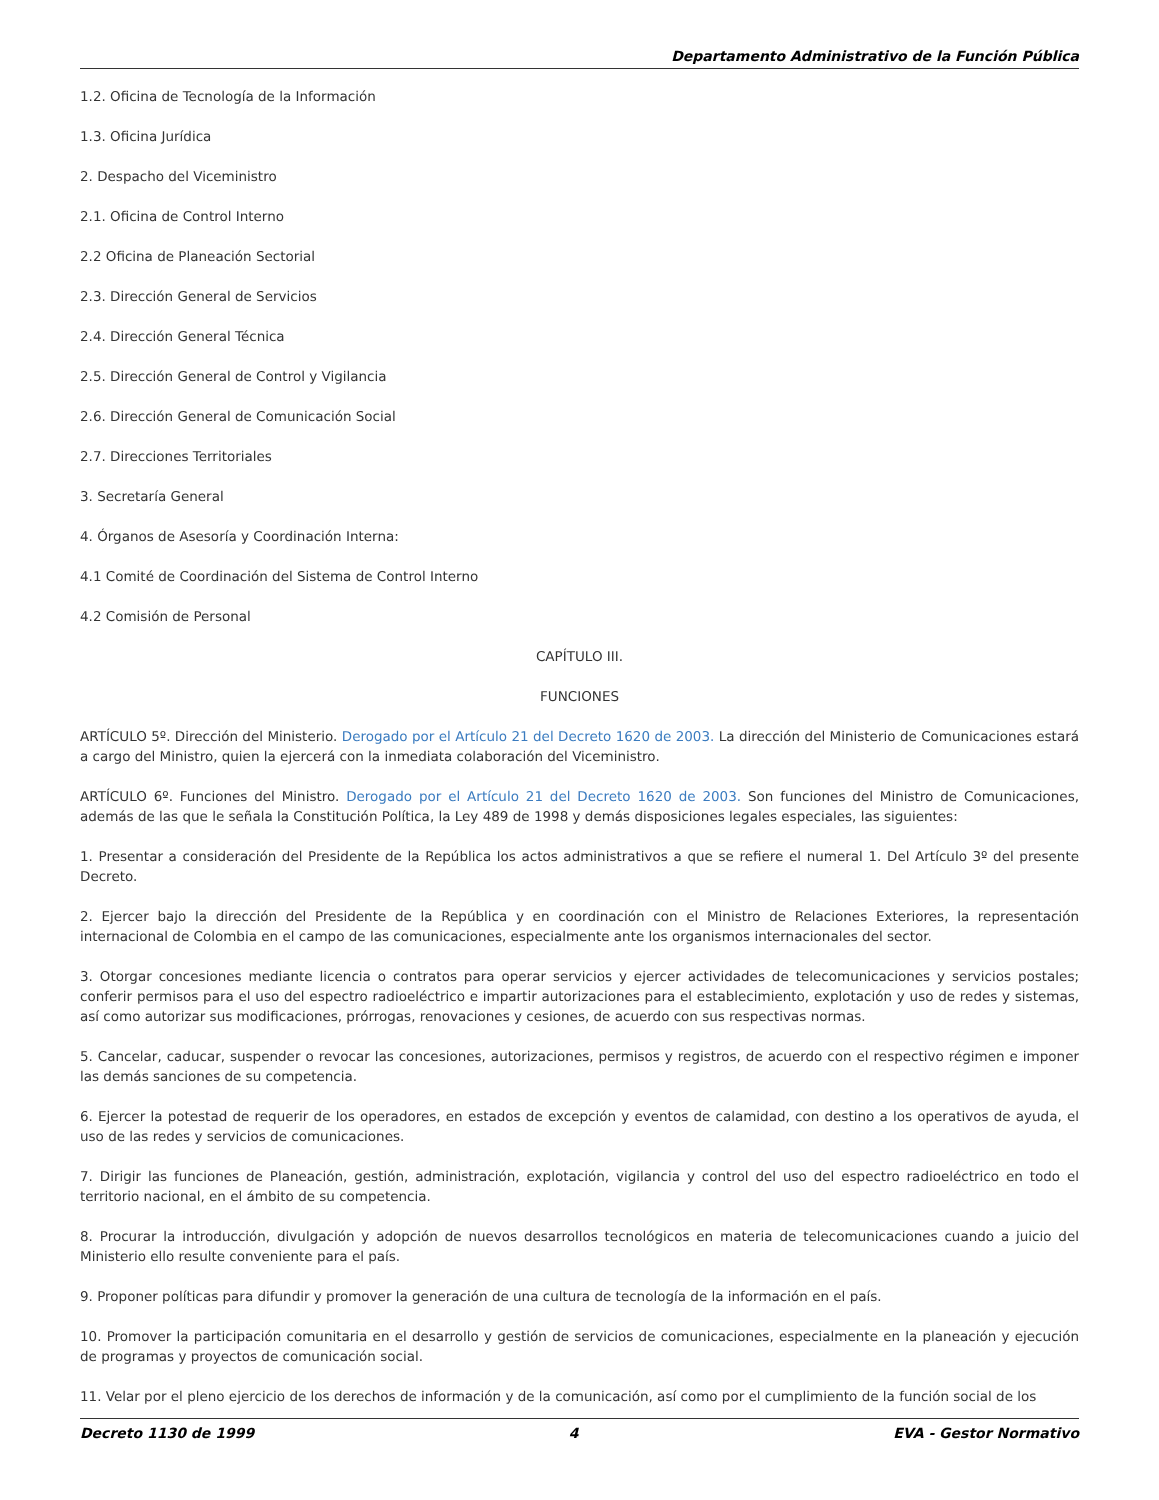Departamento Administrativo de la Función Pública
1.2. Oficina de Tecnología de la Información
1.3. Oficina Jurídica
2. Despacho del Viceministro
2.1. Oficina de Control Interno
2.2 Oficina de Planeación Sectorial
2.3. Dirección General de Servicios
2.4. Dirección General Técnica
2.5. Dirección General de Control y Vigilancia
2.6. Dirección General de Comunicación Social
2.7. Direcciones Territoriales
3. Secretaría General
4. Órganos de Asesoría y Coordinación Interna:
4.1 Comité de Coordinación del Sistema de Control Interno
4.2 Comisión de Personal
CAPÍTULO III.
FUNCIONES
ARTÍCULO 5º. Dirección del Ministerio. Derogado por el Artículo 21 del Decreto 1620 de 2003. La dirección del Ministerio de Comunicaciones estará a cargo del Ministro, quien la ejercerá con la inmediata colaboración del Viceministro.
ARTÍCULO 6º. Funciones del Ministro. Derogado por el Artículo 21 del Decreto 1620 de 2003. Son funciones del Ministro de Comunicaciones, además de las que le señala la Constitución Política, la Ley 489 de 1998 y demás disposiciones legales especiales, las siguientes:
1. Presentar a consideración del Presidente de la República los actos administrativos a que se refiere el numeral 1. Del Artículo 3º del presente Decreto.
2. Ejercer bajo la dirección del Presidente de la República y en coordinación con el Ministro de Relaciones Exteriores, la representación internacional de Colombia en el campo de las comunicaciones, especialmente ante los organismos internacionales del sector.
3. Otorgar concesiones mediante licencia o contratos para operar servicios y ejercer actividades de telecomunicaciones y servicios postales; conferir permisos para el uso del espectro radioeléctrico e impartir autorizaciones para el establecimiento, explotación y uso de redes y sistemas, así como autorizar sus modificaciones, prórrogas, renovaciones y cesiones, de acuerdo con sus respectivas normas.
5. Cancelar, caducar, suspender o revocar las concesiones, autorizaciones, permisos y registros, de acuerdo con el respectivo régimen e imponer las demás sanciones de su competencia.
6. Ejercer la potestad de requerir de los operadores, en estados de excepción y eventos de calamidad, con destino a los operativos de ayuda, el uso de las redes y servicios de comunicaciones.
7. Dirigir las funciones de Planeación, gestión, administración, explotación, vigilancia y control del uso del espectro radioeléctrico en todo el territorio nacional, en el ámbito de su competencia.
8. Procurar la introducción, divulgación y adopción de nuevos desarrollos tecnológicos en materia de telecomunicaciones cuando a juicio del Ministerio ello resulte conveniente para el país.
9. Proponer políticas para difundir y promover la generación de una cultura de tecnología de la información en el país.
10. Promover la participación comunitaria en el desarrollo y gestión de servicios de comunicaciones, especialmente en la planeación y ejecución de programas y proyectos de comunicación social.
11. Velar por el pleno ejercicio de los derechos de información y de la comunicación, así como por el cumplimiento de la función social de los
Decreto 1130 de 1999 4 EVA - Gestor Normativo